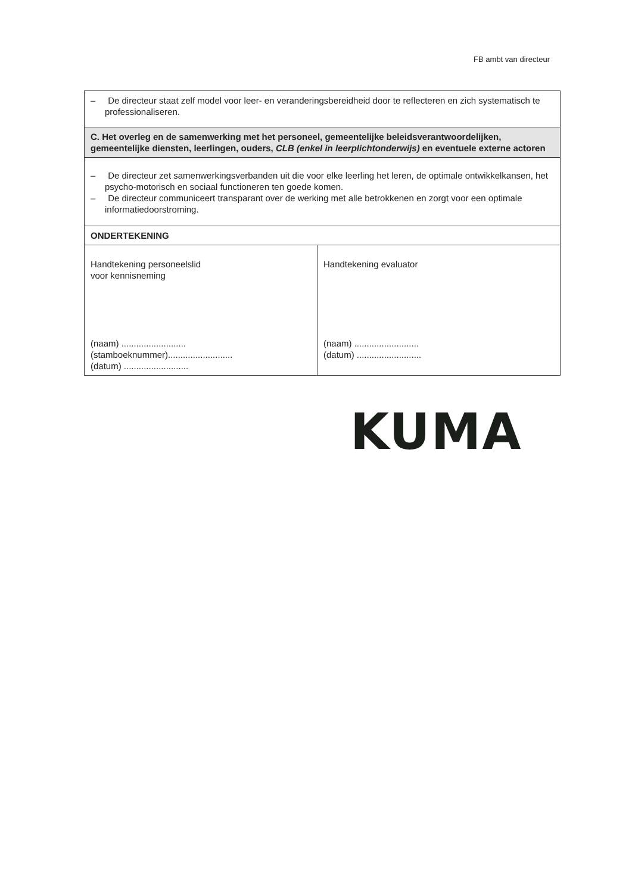FB ambt van directeur
| – De directeur staat zelf model voor leer- en veranderingsbereidheid door te reflecteren en zich systematisch te professionaliseren. | |
| C. Het overleg en de samenwerking met het personeel, gemeentelijke beleidsverantwoordelijken, gemeentelijke diensten, leerlingen, ouders, CLB (enkel in leerplichtonderwijs) en eventuele externe actoren | |
| – De directeur zet samenwerkingsverbanden uit die voor elke leerling het leren, de optimale ontwikkelkansen, het psycho-motorisch en sociaal functioneren ten goede komen. – De directeur communiceert transparant over de werking met alle betrokkenen en zorgt voor een optimale informatiedoorstroming. | |
| ONDERTEKENING | |
| Handtekening personeelslid voor kennisneming (naam) .......................... (stamboeknummer).......................... (datum) .......................... | Handtekening evaluator (naam) .......................... (datum) .......................... |
KUMA